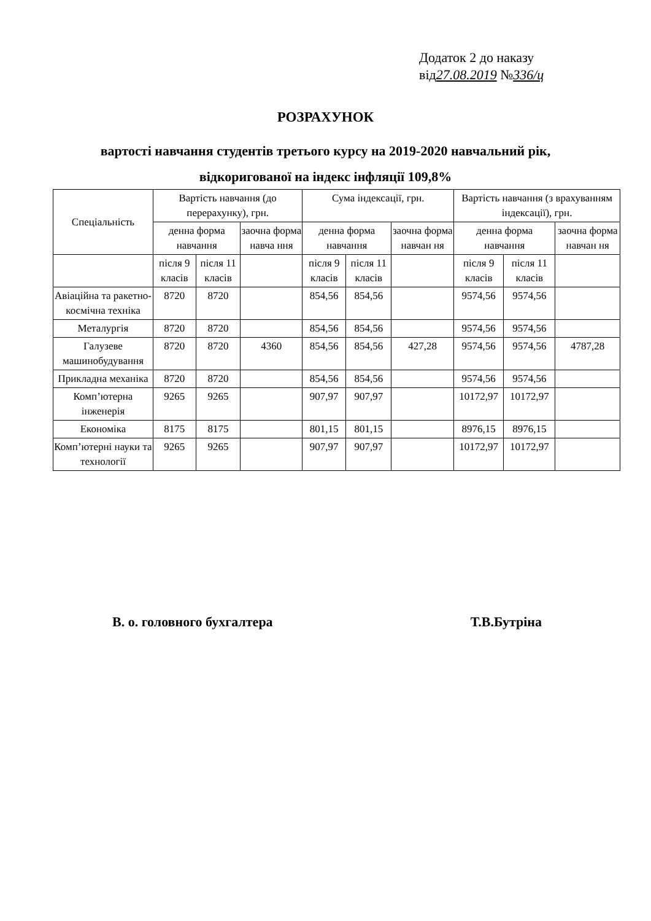Додаток 2 до наказу
від27.08.2019 №336/ц
РОЗРАХУНОК
вартості навчання студентів третього курсу на 2019-2020 навчальний рік,
відкоригованої на індекс інфляції 109,8%
| Спеціальність | Вартість навчання (до перерахунку), грн. | | | Сума індексації, грн. | | | Вартість навчання (з врахуванням індексації), грн. | | |
| --- | --- | --- | --- | --- | --- | --- | --- | --- | --- |
| | денна форма навчання | | заочна форма навча ння | денна форма навчання | | заочна форма навчан ня | денна форма навчання | | заочна форма навчан ня |
| | після 9 класів | після 11 класів | | після 9 класів | після 11 класів | | після 9 класів | після 11 класів | |
| Авіаційна та ракетно-космічна техніка | 8720 | 8720 | | 854,56 | 854,56 | | 9574,56 | 9574,56 | |
| Металургія | 8720 | 8720 | | 854,56 | 854,56 | | 9574,56 | 9574,56 | |
| Галузеве машинобудування | 8720 | 8720 | 4360 | 854,56 | 854,56 | 427,28 | 9574,56 | 9574,56 | 4787,28 |
| Прикладна механіка | 8720 | 8720 | | 854,56 | 854,56 | | 9574,56 | 9574,56 | |
| Комп’ютерна інженерія | 9265 | 9265 | | 907,97 | 907,97 | | 10172,97 | 10172,97 | |
| Економіка | 8175 | 8175 | | 801,15 | 801,15 | | 8976,15 | 8976,15 | |
| Комп’ютерні науки та технології | 9265 | 9265 | | 907,97 | 907,97 | | 10172,97 | 10172,97 | |
В. о. головного бухгалтера Т.В.Бутріна